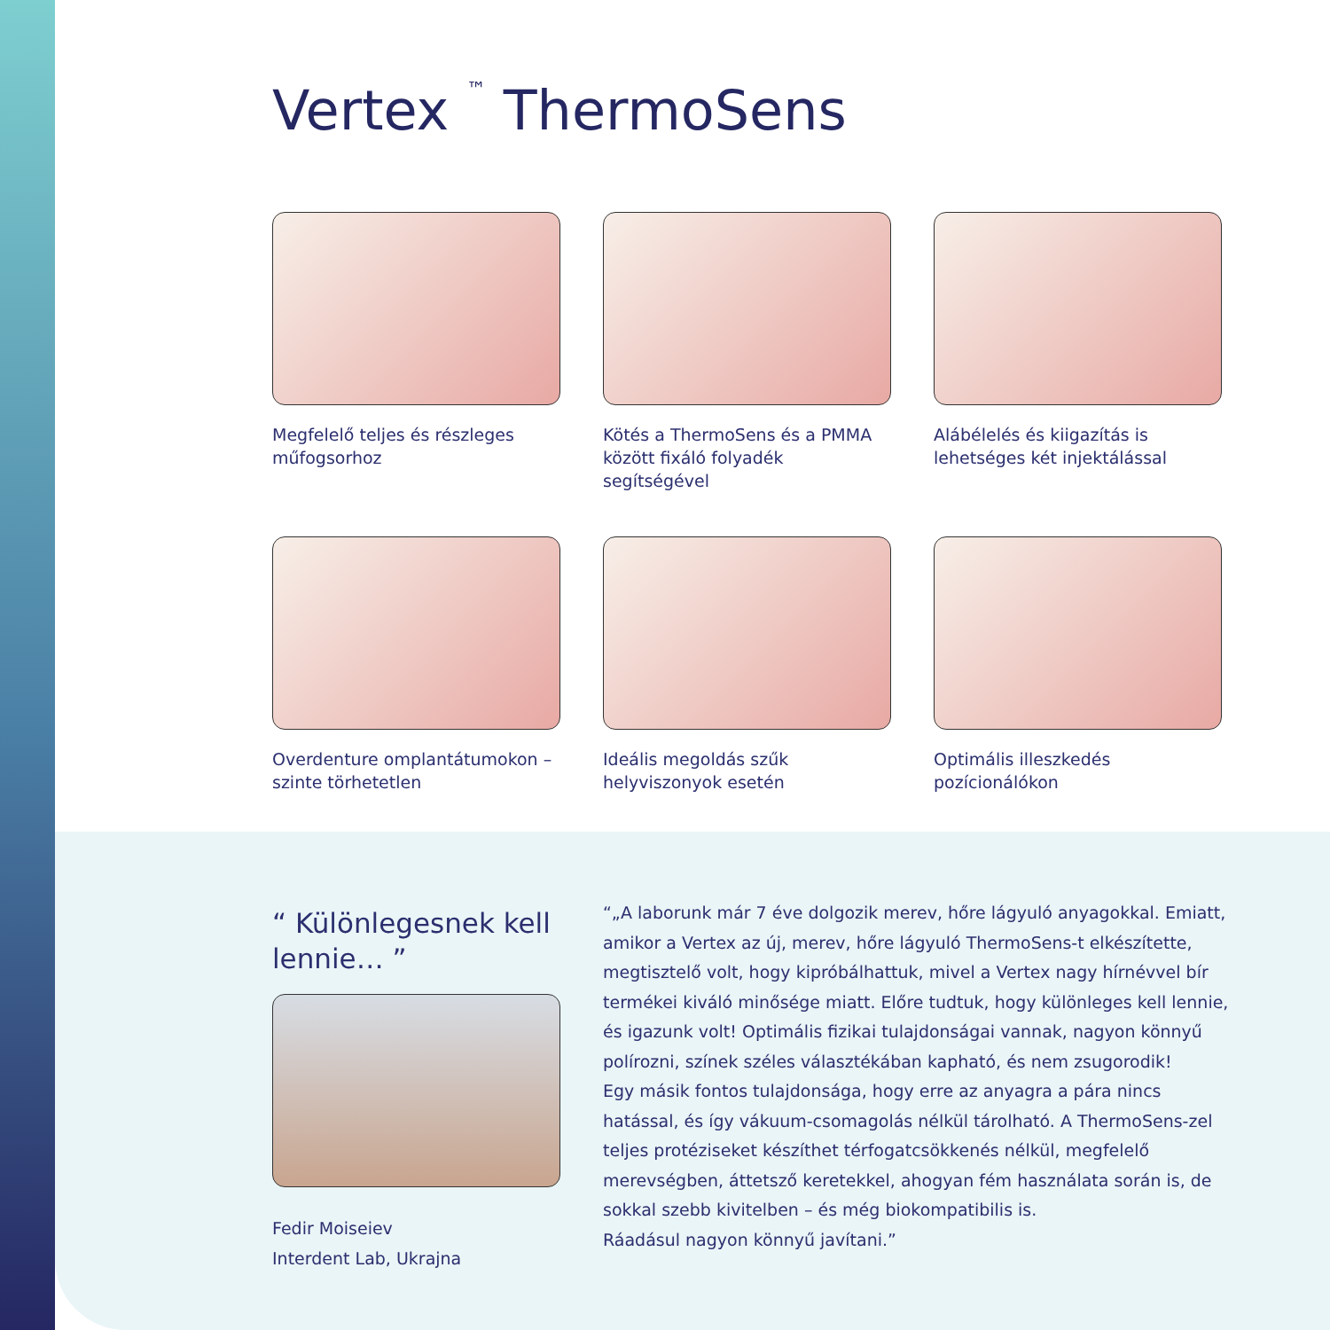Vertex <sup>™</sup> ThermoSens
Megfelelő teljes és részleges műfogsorhoz
Kötés a ThermoSens és a PMMA között fixáló folyadék segítségével
Alábélelés és kiigazítás is lehetséges két injektálással
Overdenture omplantátumokon – szinte törhetetlen
Ideális megoldás szűk helyviszonyok esetén
Optimális illeszkedés pozícionálókon
“ Különlegesnek kell lennie… ”
Fedir Moiseiev
Interdent Lab, Ukrajna
“„A laborunk már 7 éve dolgozik merev, hőre lágyuló anyagokkal. Emiatt, amikor a Vertex az új, merev, hőre lágyuló ThermoSens-t elkészítette, megtisztelő volt, hogy kipróbálhattuk, mivel a Vertex nagy hírnévvel bír termékei kiváló minősége miatt. Előre tudtuk, hogy különleges kell lennie, és igazunk volt! Optimális fizikai tulajdonságai vannak, nagyon könnyű polírozni, színek széles választékában kapható, és nem zsugorodik!
Egy másik fontos tulajdonsága, hogy erre az anyagra a pára nincs hatással, és így vákuum-csomagolás nélkül tárolható. A ThermoSens-zel teljes protéziseket készíthet térfogatcsökkenés nélkül, megfelelő merevségben, áttetsző keretekkel, ahogyan fém használata során is, de sokkal szebb kivitelben – és még biokompatibilis is.
Ráadásul nagyon könnyű javítani.”